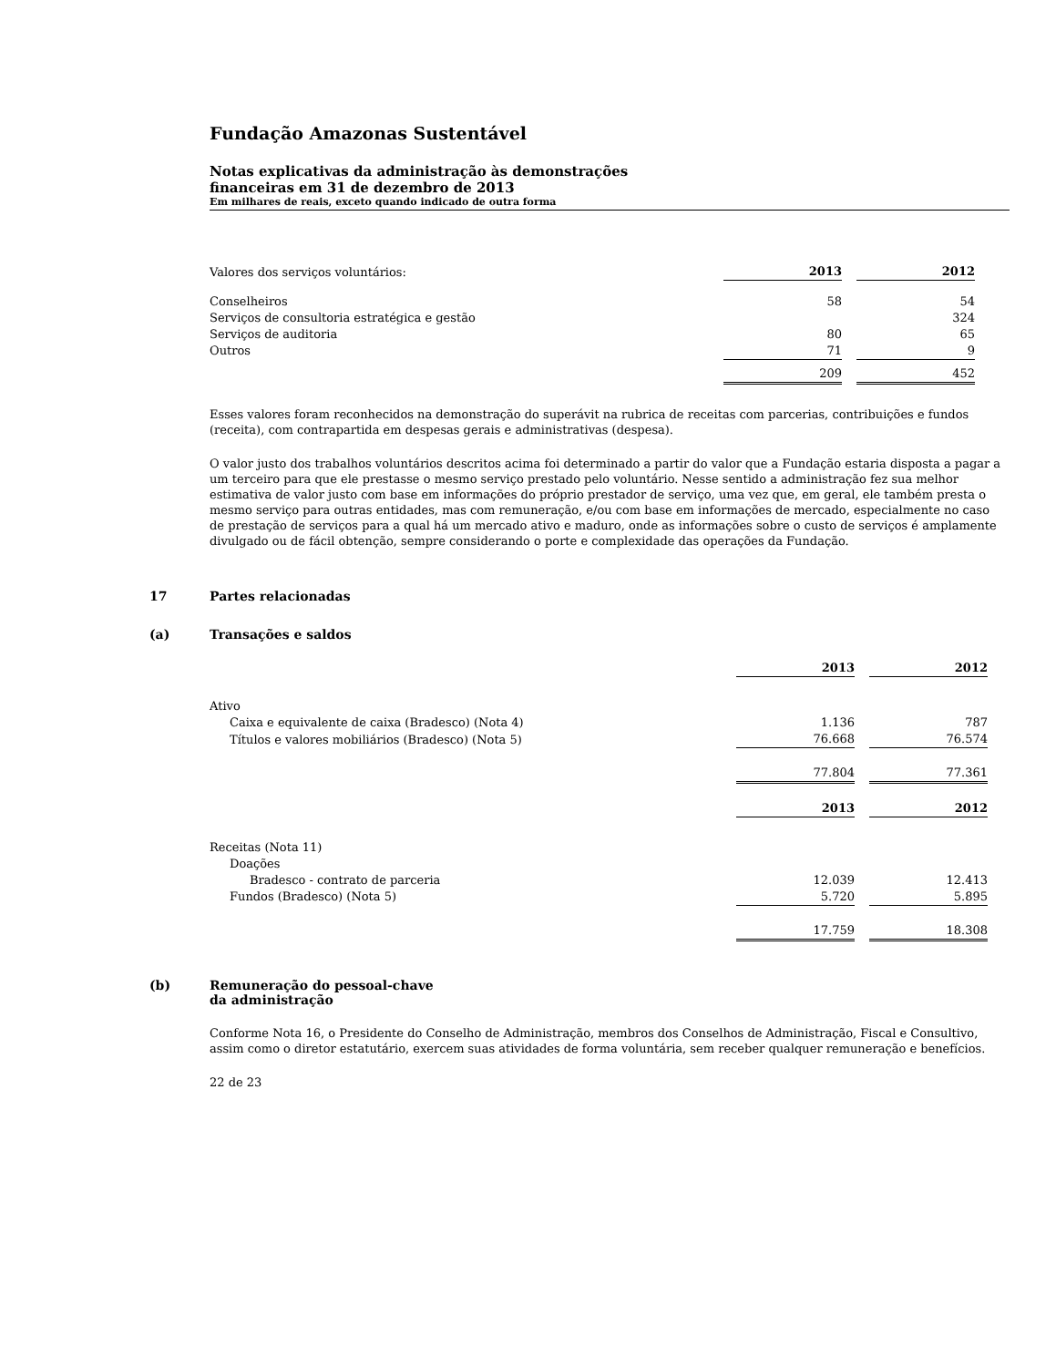Fundação Amazonas Sustentável
Notas explicativas da administração às demonstrações
financeiras em 31 de dezembro de 2013
Em milhares de reais, exceto quando indicado de outra forma
| Valores dos serviços voluntários: | 2013 | | 2012 |
| Conselheiros | 58 | | 54 |
| Serviços de consultoria estratégica e gestão | | | 324 |
| Serviços de auditoria | 80 | | 65 |
| Outros | 71 | | 9 |
| | 209 | | 452 |
Esses valores foram reconhecidos na demonstração do superávit na rubrica de receitas com parcerias, contribuições e fundos (receita), com contrapartida em despesas gerais e administrativas (despesa).
O valor justo dos trabalhos voluntários descritos acima foi determinado a partir do valor que a Fundação estaria disposta a pagar a um terceiro para que ele prestasse o mesmo serviço prestado pelo voluntário. Nesse sentido a administração fez sua melhor estimativa de valor justo com base em informações do próprio prestador de serviço, uma vez que, em geral, ele também presta o mesmo serviço para outras entidades, mas com remuneração, e/ou com base em informações de mercado, especialmente no caso de prestação de serviços para a qual há um mercado ativo e maduro, onde as informações sobre o custo de serviços é amplamente divulgado ou de fácil obtenção, sempre considerando o porte e complexidade das operações da Fundação.
17 Partes relacionadas
(a) Transações e saldos
| | 2013 | | 2012 |
| Ativo | | | |
| Caixa e equivalente de caixa (Bradesco) (Nota 4) | 1.136 | | 787 |
| Títulos e valores mobiliários (Bradesco) (Nota 5) | 76.668 | | 76.574 |
| | 77.804 | | 77.361 |
| | 2013 | | 2012 |
| Receitas (Nota 11) | | | |
| Doações | | | |
| Bradesco - contrato de parceria | 12.039 | | 12.413 |
| Fundos (Bradesco) (Nota 5) | 5.720 | | 5.895 |
| | 17.759 | | 18.308 |
(b) Remuneração do pessoal-chave
da administração
Conforme Nota 16, o Presidente do Conselho de Administração, membros dos Conselhos de Administração, Fiscal e Consultivo, assim como o diretor estatutário, exercem suas atividades de forma voluntária, sem receber qualquer remuneração e benefícios.
22 de 23